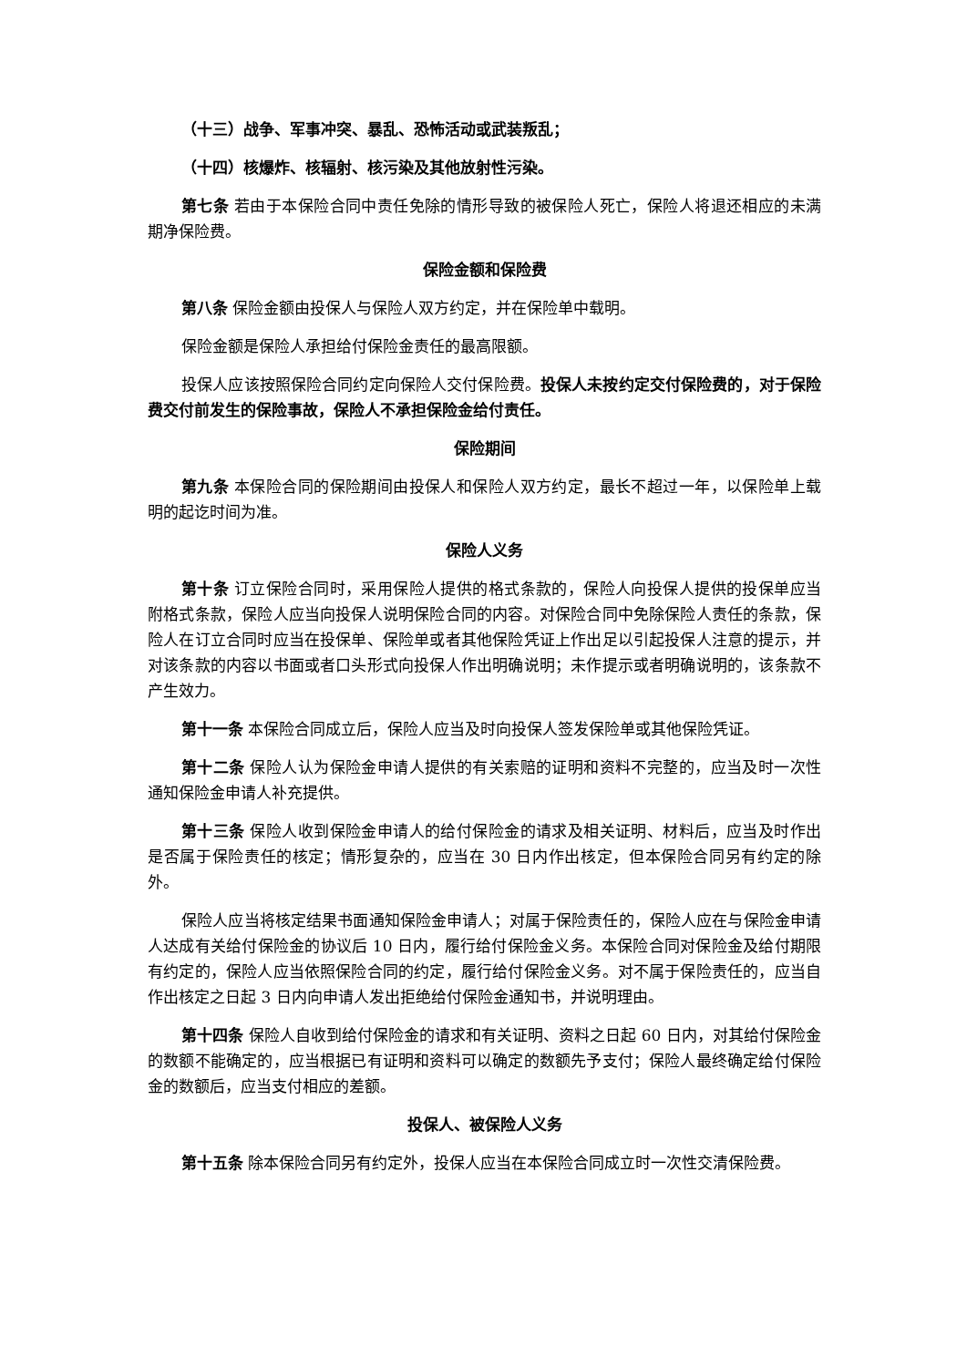（十三）战争、军事冲突、暴乱、恐怖活动或武装叛乱；
（十四）核爆炸、核辐射、核污染及其他放射性污染。
第七条 若由于本保险合同中责任免除的情形导致的被保险人死亡，保险人将退还相应的未满期净保险费。
保险金额和保险费
第八条 保险金额由投保人与保险人双方约定，并在保险单中载明。
保险金额是保险人承担给付保险金责任的最高限额。
投保人应该按照保险合同约定向保险人交付保险费。投保人未按约定交付保险费的，对于保险费交付前发生的保险事故，保险人不承担保险金给付责任。
保险期间
第九条 本保险合同的保险期间由投保人和保险人双方约定，最长不超过一年，以保险单上载明的起讫时间为准。
保险人义务
第十条 订立保险合同时，采用保险人提供的格式条款的，保险人向投保人提供的投保单应当附格式条款，保险人应当向投保人说明保险合同的内容。对保险合同中免除保险人责任的条款，保险人在订立合同时应当在投保单、保险单或者其他保险凭证上作出足以引起投保人注意的提示，并对该条款的内容以书面或者口头形式向投保人作出明确说明；未作提示或者明确说明的，该条款不产生效力。
第十一条 本保险合同成立后，保险人应当及时向投保人签发保险单或其他保险凭证。
第十二条 保险人认为保险金申请人提供的有关索赔的证明和资料不完整的，应当及时一次性通知保险金申请人补充提供。
第十三条 保险人收到保险金申请人的给付保险金的请求及相关证明、材料后，应当及时作出是否属于保险责任的核定；情形复杂的，应当在 30 日内作出核定，但本保险合同另有约定的除外。
保险人应当将核定结果书面通知保险金申请人；对属于保险责任的，保险人应在与保险金申请人达成有关给付保险金的协议后 10 日内，履行给付保险金义务。本保险合同对保险金及给付期限有约定的，保险人应当依照保险合同的约定，履行给付保险金义务。对不属于保险责任的，应当自作出核定之日起 3 日内向申请人发出拒绝给付保险金通知书，并说明理由。
第十四条 保险人自收到给付保险金的请求和有关证明、资料之日起 60 日内，对其给付保险金的数额不能确定的，应当根据已有证明和资料可以确定的数额先予支付；保险人最终确定给付保险金的数额后，应当支付相应的差额。
投保人、被保险人义务
第十五条 除本保险合同另有约定外，投保人应当在本保险合同成立时一次性交清保险费。